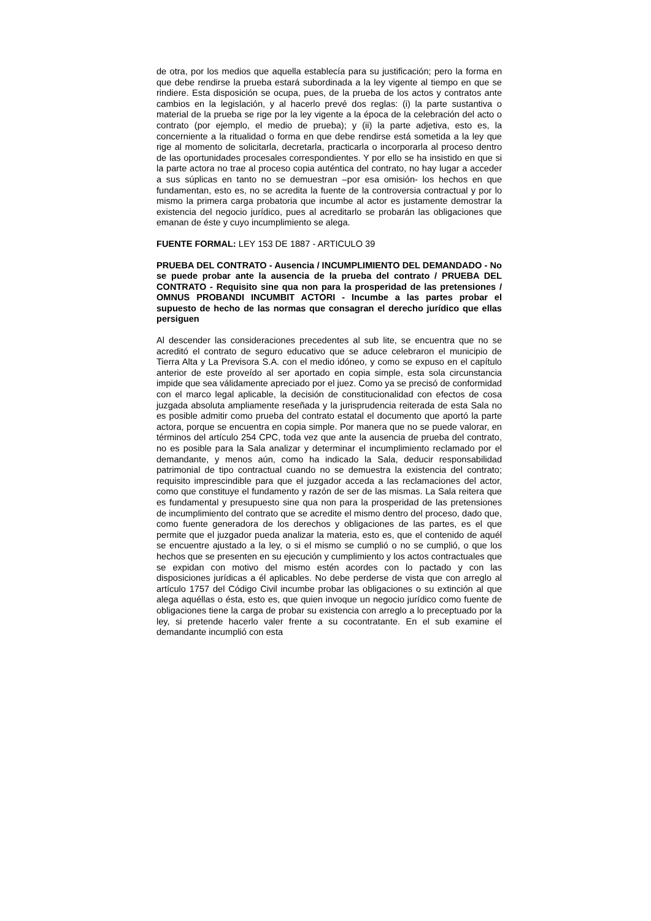de otra, por los medios que aquella establecía para su justificación; pero la forma en que debe rendirse la prueba estará subordinada a la ley vigente al tiempo en que se rindiere. Esta disposición se ocupa, pues, de la prueba de los actos y contratos ante cambios en la legislación, y al hacerlo prevé dos reglas: (i) la parte sustantiva o material de la prueba se rige por la ley vigente a la época de la celebración del acto o contrato (por ejemplo, el medio de prueba); y (ii) la parte adjetiva, esto es, la concerniente a la ritualidad o forma en que debe rendirse está sometida a la ley que rige al momento de solicitarla, decretarla, practicarla o incorporarla al proceso dentro de las oportunidades procesales correspondientes. Y por ello se ha insistido en que si la parte actora no trae al proceso copia auténtica del contrato, no hay lugar a acceder a sus súplicas en tanto no se demuestran –por esa omisión- los hechos en que fundamentan, esto es, no se acredita la fuente de la controversia contractual y por lo mismo la primera carga probatoria que incumbe al actor es justamente demostrar la existencia del negocio jurídico, pues al acreditarlo se probarán las obligaciones que emanan de éste y cuyo incumplimiento se alega.
FUENTE FORMAL: LEY 153 DE 1887 - ARTICULO 39
PRUEBA DEL CONTRATO - Ausencia / INCUMPLIMIENTO DEL DEMANDADO - No se puede probar ante la ausencia de la prueba del contrato / PRUEBA DEL CONTRATO - Requisito sine qua non para la prosperidad de las pretensiones / OMNUS PROBANDI INCUMBIT ACTORI - Incumbe a las partes probar el supuesto de hecho de las normas que consagran el derecho jurídico que ellas persiguen
Al descender las consideraciones precedentes al sub lite, se encuentra que no se acreditó el contrato de seguro educativo que se aduce celebraron el municipio de Tierra Alta y La Previsora S.A. con el medio idóneo, y como se expuso en el capítulo anterior de este proveído al ser aportado en copia simple, esta sola circunstancia impide que sea válidamente apreciado por el juez. Como ya se precisó de conformidad con el marco legal aplicable, la decisión de constitucionalidad con efectos de cosa juzgada absoluta ampliamente reseñada y la jurisprudencia reiterada de esta Sala no es posible admitir como prueba del contrato estatal el documento que aportó la parte actora, porque se encuentra en copia simple. Por manera que no se puede valorar, en términos del artículo 254 CPC, toda vez que ante la ausencia de prueba del contrato, no es posible para la Sala analizar y determinar el incumplimiento reclamado por el demandante, y menos aún, como ha indicado la Sala, deducir responsabilidad patrimonial de tipo contractual cuando no se demuestra la existencia del contrato; requisito imprescindible para que el juzgador acceda a las reclamaciones del actor, como que constituye el fundamento y razón de ser de las mismas. La Sala reitera que es fundamental y presupuesto sine qua non para la prosperidad de las pretensiones de incumplimiento del contrato que se acredite el mismo dentro del proceso, dado que, como fuente generadora de los derechos y obligaciones de las partes, es el que permite que el juzgador pueda analizar la materia, esto es, que el contenido de aquél se encuentre ajustado a la ley, o si el mismo se cumplió o no se cumplió, o que los hechos que se presenten en su ejecución y cumplimiento y los actos contractuales que se expidan con motivo del mismo estén acordes con lo pactado y con las disposiciones jurídicas a él aplicables. No debe perderse de vista que con arreglo al artículo 1757 del Código Civil incumbe probar las obligaciones o su extinción al que alega aquéllas o ésta, esto es, que quien invoque un negocio jurídico como fuente de obligaciones tiene la carga de probar su existencia con arreglo a lo preceptuado por la ley, si pretende hacerlo valer frente a su cocontratante. En el sub examine el demandante incumplió con esta